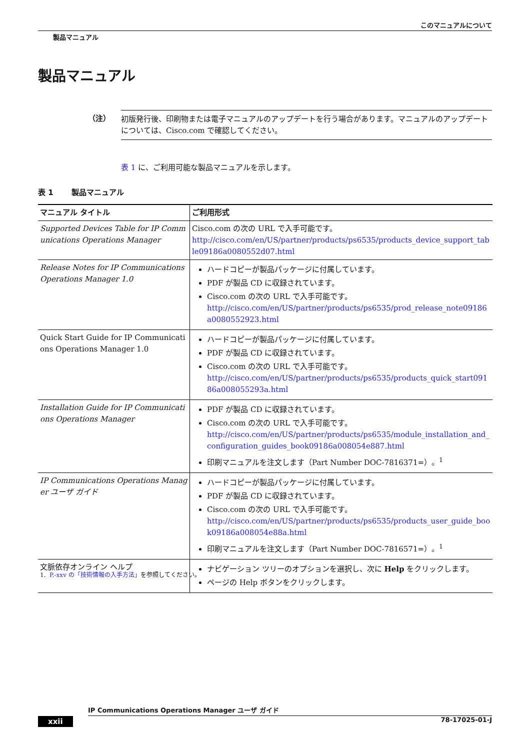このマニュアルについて
製品マニュアル
製品マニュアル
（注）
初版発行後、印刷物または電子マニュアルのアップデートを行う場合があります。マニュアルのアップデートについては、Cisco.com で確認してください。
表 1 に、ご利用可能な製品マニュアルを示します。
表 1 製品マニュアル
| マニュアル タイトル | ご利用形式 |
| --- | --- |
| Supported Devices Table for IP Communications Operations Manager | Cisco.com の次の URL で入手可能です。 http://cisco.com/en/US/partner/products/ps6535/products_device_support_table09186a0080552d07.html |
| Release Notes for IP Communications Operations Manager 1.0 | ハードコピーが製品パッケージに付属しています。 PDF が製品 CD に収録されています。 Cisco.com の次の URL で入手可能です。 http://cisco.com/en/US/partner/products/ps6535/prod_release_note09186a0080552923.html |
| Quick Start Guide for IP Communications Operations Manager 1.0 | ハードコピーが製品パッケージに付属しています。 PDF が製品 CD に収録されています。 Cisco.com の次の URL で入手可能です。 http://cisco.com/en/US/partner/products/ps6535/products_quick_start09186a008055293a.html |
| Installation Guide for IP Communications Operations Manager | PDF が製品 CD に収録されています。 Cisco.com の次の URL で入手可能です。 http://cisco.com/en/US/partner/products/ps6535/module_installation_and_configuration_guides_book09186a008054e887.html 印刷マニュアルを注文します（Part Number DOC-7816371=）。<sup>1</sup> |
| IP Communications Operations Manager ユーザ ガイド | ハードコピーが製品パッケージに付属しています。 PDF が製品 CD に収録されています。 Cisco.com の次の URL で入手可能です。 http://cisco.com/en/US/partner/products/ps6535/products_user_guide_book09186a008054e88a.html 印刷マニュアルを注文します（Part Number DOC-7816571=）。<sup>1</sup> |
| 文脈依存オンライン ヘルプ | ナビゲーション ツリーのオプションを選択し、次に Help をクリックします。 ページの Help ボタンをクリックします。 |
1. P.-xxv の「技術情報の入手方法」を参照してください。
IP Communications Operations Manager ユーザ ガイド
xxii 78-17025-01-J